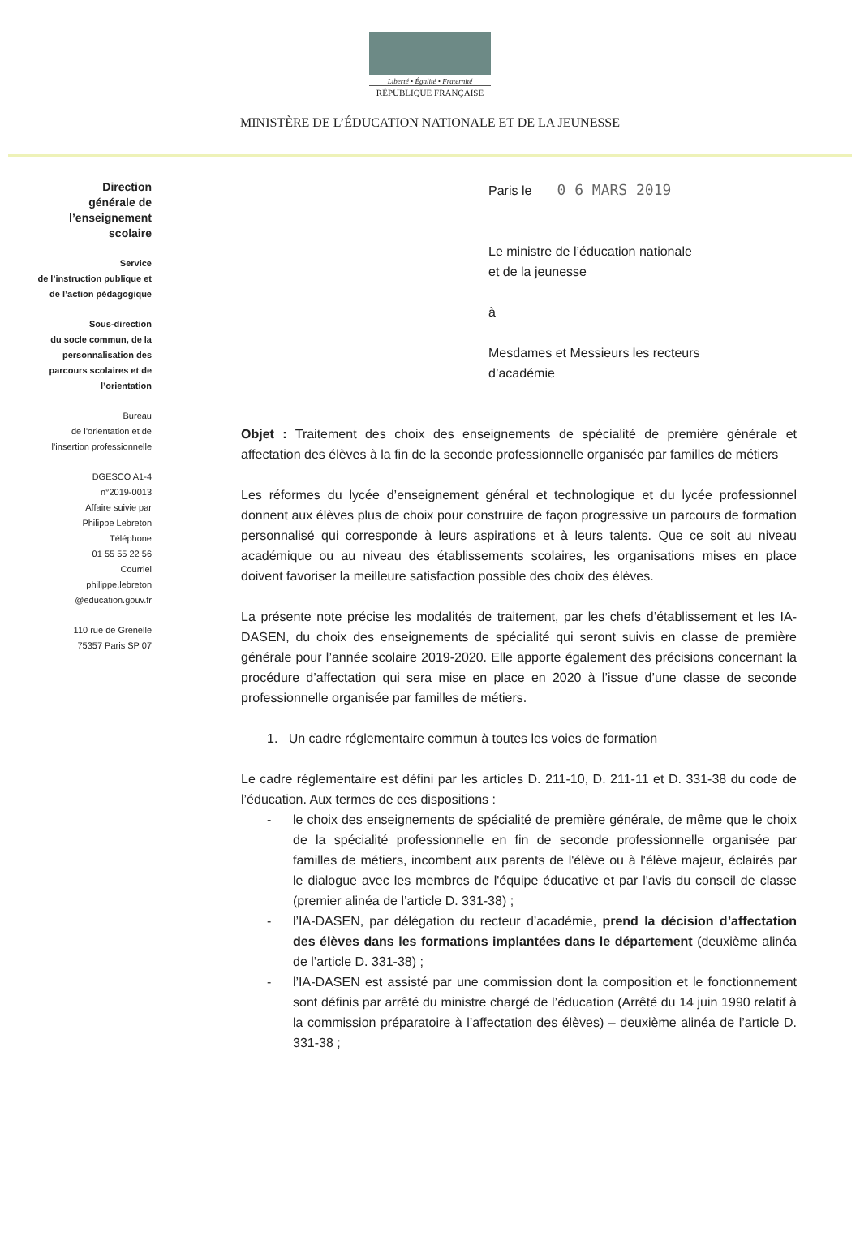Liberté • Égalité • Fraternité
RÉPUBLIQUE FRANÇAISE
MINISTÈRE DE L’ÉDUCATION NATIONALE ET DE LA JEUNESSE
Direction
générale de
l’enseignement
scolaire
Service
de l’instruction publique et
de l’action pédagogique
Sous-direction
du socle commun, de la
personnalisation des
parcours scolaires et de
l’orientation
Bureau
de l’orientation et de
l’insertion professionnelle
DGESCO A1-4
n°2019-0013
Affaire suivie par
Philippe Lebreton
Téléphone
01 55 55 22 56
Courriel
philippe.lebreton
@education.gouv.fr
110 rue de Grenelle
75357 Paris SP 07
Paris le 0 6 MARS 2019
Le ministre de l’éducation nationale
et de la jeunesse
à
Mesdames et Messieurs les recteurs
d’académie
Objet : Traitement des choix des enseignements de spécialité de première générale et affectation des élèves à la fin de la seconde professionnelle organisée par familles de métiers
Les réformes du lycée d’enseignement général et technologique et du lycée professionnel donnent aux élèves plus de choix pour construire de façon progressive un parcours de formation personnalisé qui corresponde à leurs aspirations et à leurs talents. Que ce soit au niveau académique ou au niveau des établissements scolaires, les organisations mises en place doivent favoriser la meilleure satisfaction possible des choix des élèves.
La présente note précise les modalités de traitement, par les chefs d’établissement et les IA-DASEN, du choix des enseignements de spécialité qui seront suivis en classe de première générale pour l’année scolaire 2019-2020. Elle apporte également des précisions concernant la procédure d’affectation qui sera mise en place en 2020 à l’issue d’une classe de seconde professionnelle organisée par familles de métiers.
1. Un cadre réglementaire commun à toutes les voies de formation
Le cadre réglementaire est défini par les articles D. 211-10, D. 211-11 et D. 331-38 du code de l’éducation. Aux termes de ces dispositions :
- le choix des enseignements de spécialité de première générale, de même que le choix de la spécialité professionnelle en fin de seconde professionnelle organisée par familles de métiers, incombent aux parents de l'élève ou à l'élève majeur, éclairés par le dialogue avec les membres de l'équipe éducative et par l'avis du conseil de classe (premier alinéa de l’article D. 331-38) ;
- l’IA-DASEN, par délégation du recteur d’académie, prend la décision d’affectation des élèves dans les formations implantées dans le département (deuxième alinéa de l’article D. 331-38) ;
- l’IA-DASEN est assisté par une commission dont la composition et le fonctionnement sont définis par arrêté du ministre chargé de l’éducation (Arrêté du 14 juin 1990 relatif à la commission préparatoire à l’affectation des élèves) – deuxième alinéa de l’article D. 331-38 ;